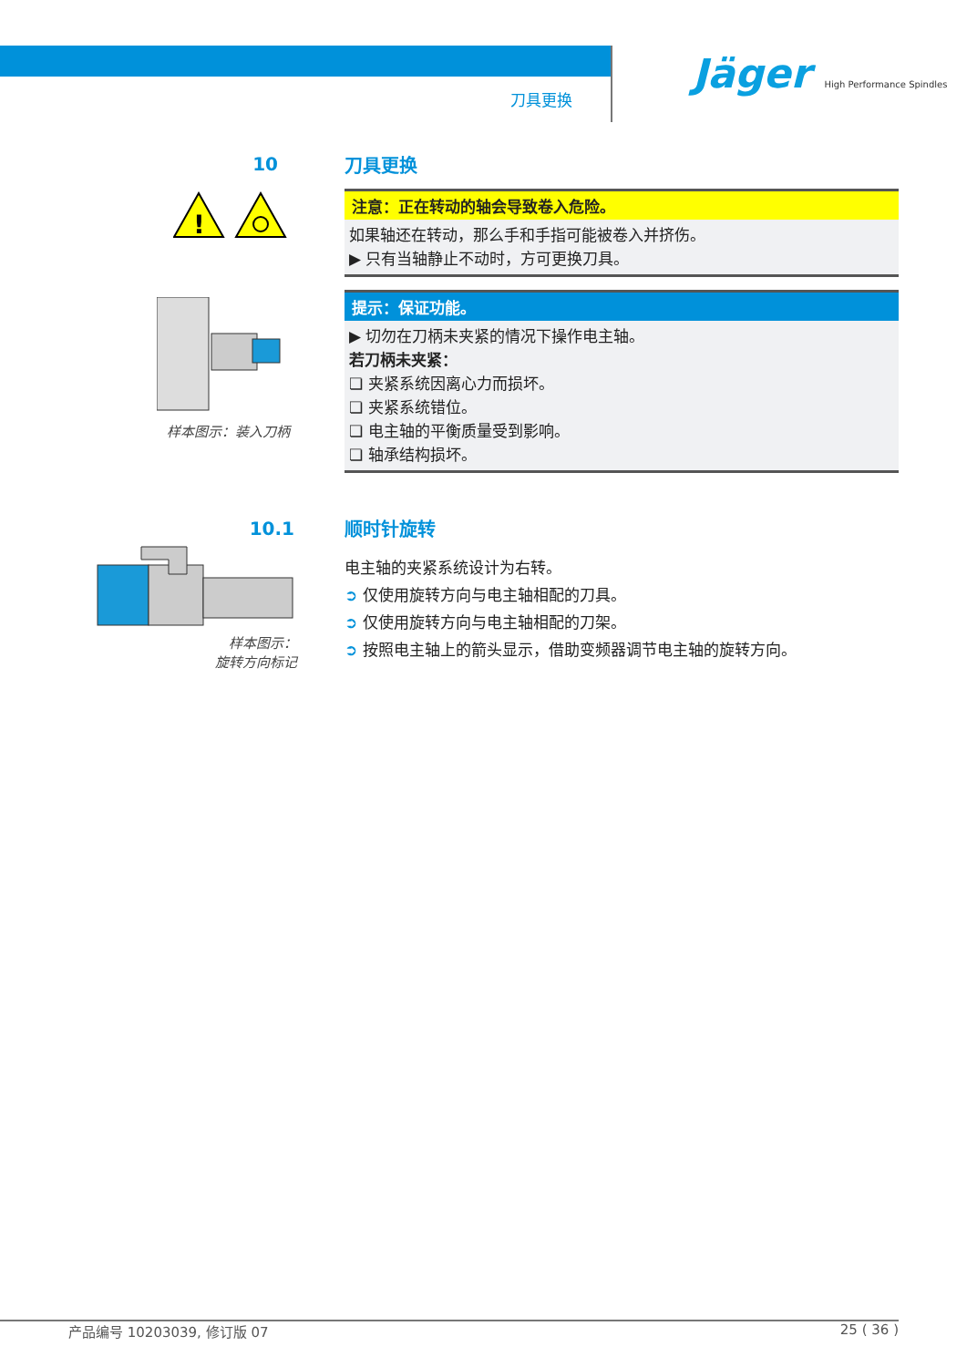刀具更换
Jäger High Performance Spindles
10
!
样本图示：装入刀柄
刀具更换
注意：正在转动的轴会导致卷入危险。
如果轴还在转动，那么手和手指可能被卷入并挤伤。
▶ 只有当轴静止不动时，方可更换刀具。
提示：保证功能。
▶ 切勿在刀柄未夹紧的情况下操作电主轴。
若刀柄未夹紧：
❏ 夹紧系统因离心力而损坏。
❏ 夹紧系统错位。
❏ 电主轴的平衡质量受到影响。
❏ 轴承结构损坏。
10.1
样本图示：
旋转方向标记
顺时针旋转
电主轴的夹紧系统设计为右转。
➲ 仅使用旋转方向与电主轴相配的刀具。
➲ 仅使用旋转方向与电主轴相配的刀架。
➲ 按照电主轴上的箭头显示，借助变频器调节电主轴的旋转方向。
产品编号 10203039, 修订版 07 25 ( 36 )